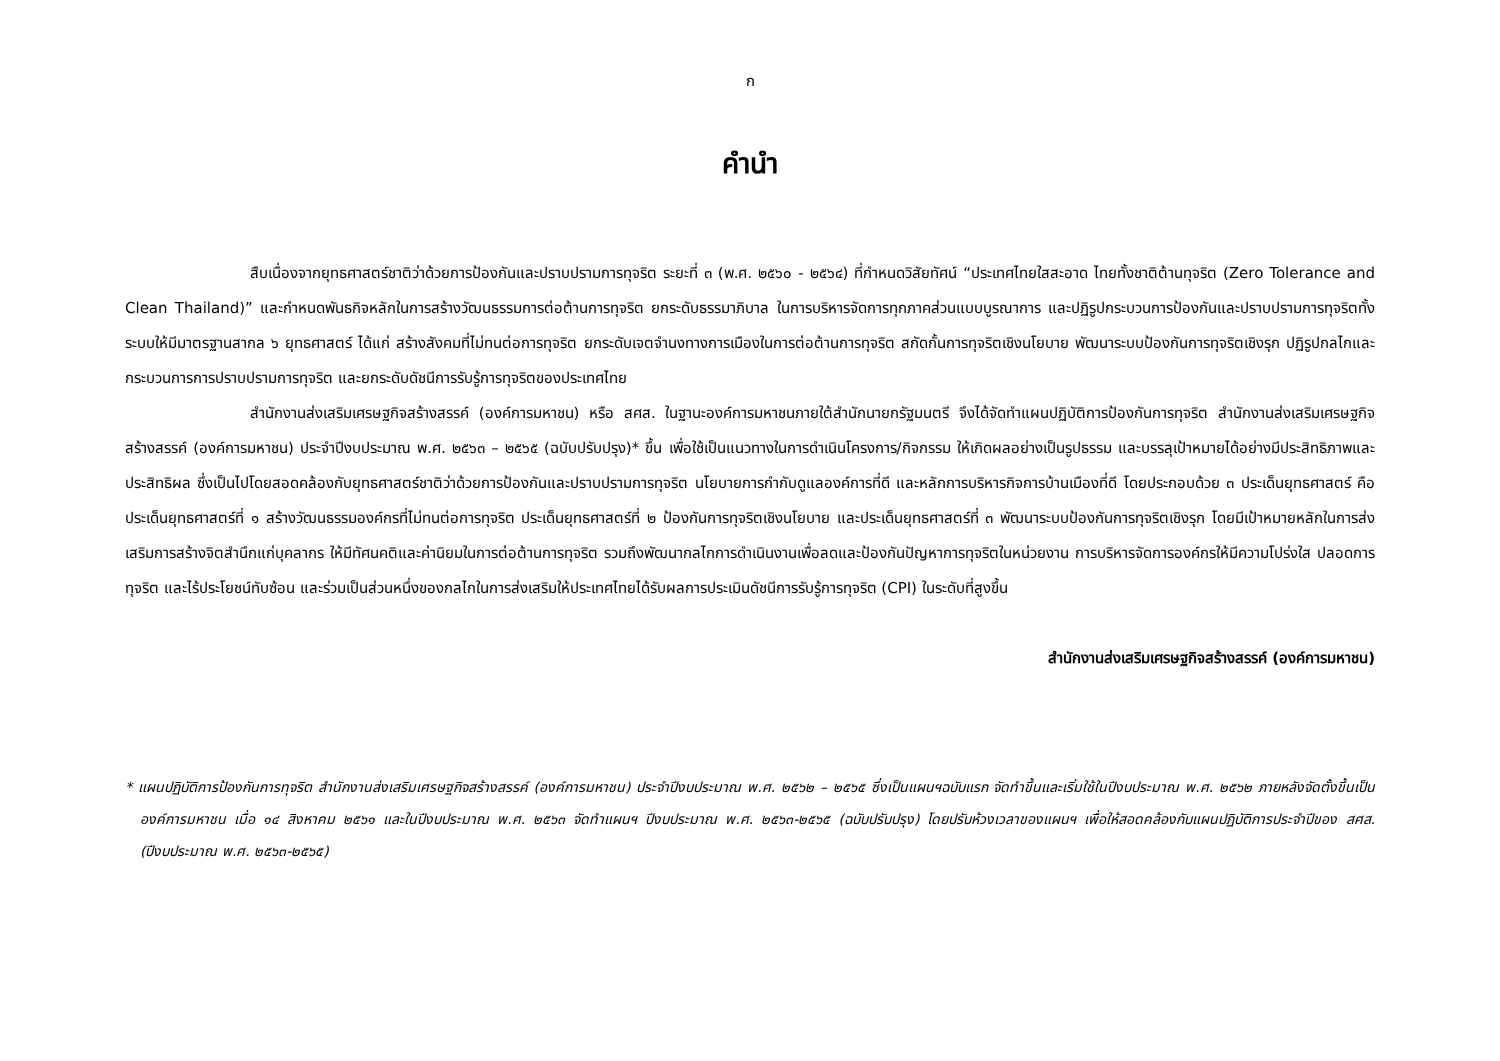ก
คำนำ
สืบเนื่องจากยุทธศาสตร์ชาติว่าด้วยการป้องกันและปราบปรามการทุจริต ระยะที่ ๓ (พ.ศ. ๒๕๖๐ - ๒๕๖๔) ที่กำหนดวิสัยทัศน์ “ประเทศไทยใสสะอาด ไทยทั้งชาติต้านทุจริต (Zero Tolerance and Clean Thailand)” และกำหนดพันธกิจหลักในการสร้างวัฒนธรรมการต่อต้านการทุจริต ยกระดับธรรมาภิบาล ในการบริหารจัดการทุกภาคส่วนแบบบูรณาการ และปฏิรูปกระบวนการป้องกันและปราบปรามการทุจริตทั้งระบบให้มีมาตรฐานสากล ๖ ยุทธศาสตร์ ได้แก่ สร้างสังคมที่ไม่ทนต่อการทุจริต ยกระดับเจตจำนงทางการเมืองในการต่อต้านการทุจริต สกัดกั้นการทุจริตเชิงนโยบาย พัฒนาระบบป้องกันการทุจริตเชิงรุก ปฏิรูปกลไกและกระบวนการการปราบปรามการทุจริต และยกระดับดัชนีการรับรู้การทุจริตของประเทศไทย
สำนักงานส่งเสริมเศรษฐกิจสร้างสรรค์ (องค์การมหาชน) หรือ สศส. ในฐานะองค์การมหาชนภายใต้สำนักนายกรัฐมนตรี จึงได้จัดทำแผนปฏิบัติการป้องกันการทุจริต สำนักงานส่งเสริมเศรษฐกิจสร้างสรรค์ (องค์การมหาชน) ประจำปีงบประมาณ พ.ศ. ๒๕๖๓ – ๒๕๖๕ (ฉบับปรับปรุง)* ขึ้น เพื่อใช้เป็นแนวทางในการดำเนินโครงการ/กิจกรรม ให้เกิดผลอย่างเป็นรูปธรรม และบรรลุเป้าหมายได้อย่างมีประสิทธิภาพและประสิทธิผล ซึ่งเป็นไปโดยสอดคล้องกับยุทธศาสตร์ชาติว่าด้วยการป้องกันและปราบปรามการทุจริต นโยบายการกำกับดูแลองค์การที่ดี และหลักการบริหารกิจการบ้านเมืองที่ดี โดยประกอบด้วย ๓ ประเด็นยุทธศาสตร์ คือ ประเด็นยุทธศาสตร์ที่ ๑ สร้างวัฒนธรรมองค์กรที่ไม่ทนต่อการทุจริต ประเด็นยุทธศาสตร์ที่ ๒ ป้องกันการทุจริตเชิงนโยบาย และประเด็นยุทธศาสตร์ที่ ๓ พัฒนาระบบป้องกันการทุจริตเชิงรุก โดยมีเป้าหมายหลักในการส่งเสริมการสร้างจิตสำนึกแก่บุคลากร ให้มีทัศนคติและค่านิยมในการต่อต้านการทุจริต รวมถึงพัฒนากลไกการดำเนินงานเพื่อลดและป้องกันปัญหาการทุจริตในหน่วยงาน การบริหารจัดการองค์กรให้มีความโปร่งใส ปลอดการทุจริต และไร้ประโยชน์ทับซ้อน และร่วมเป็นส่วนหนึ่งของกลไกในการส่งเสริมให้ประเทศไทยได้รับผลการประเมินดัชนีการรับรู้การทุจริต (CPI) ในระดับที่สูงขึ้น
สำนักงานส่งเสริมเศรษฐกิจสร้างสรรค์ (องค์การมหาชน)
* แผนปฏิบัติการป้องกันการทุจริต สำนักงานส่งเสริมเศรษฐกิจสร้างสรรค์ (องค์การมหาชน) ประจำปีงบประมาณ พ.ศ. ๒๕๖๒ – ๒๕๖๕ ซึ่งเป็นแผนฯฉบับแรก จัดทำขึ้นและเริ่มใช้ในปีงบประมาณ พ.ศ. ๒๕๖๒ ภายหลังจัดตั้งขึ้นเป็นองค์การมหาชน เมื่อ ๑๔ สิงหาคม ๒๕๖๑ และในปีงบประมาณ พ.ศ. ๒๕๖๓ จัดทำแผนฯ ปีงบประมาณ พ.ศ. ๒๕๖๓-๒๕๖๕ (ฉบับปรับปรุง) โดยปรับห้วงเวลาของแผนฯ เพื่อให้สอดคล้องกับแผนปฏิบัติการประจำปีของ สศส. (ปีงบประมาณ พ.ศ. ๒๕๖๓-๒๕๖๕)